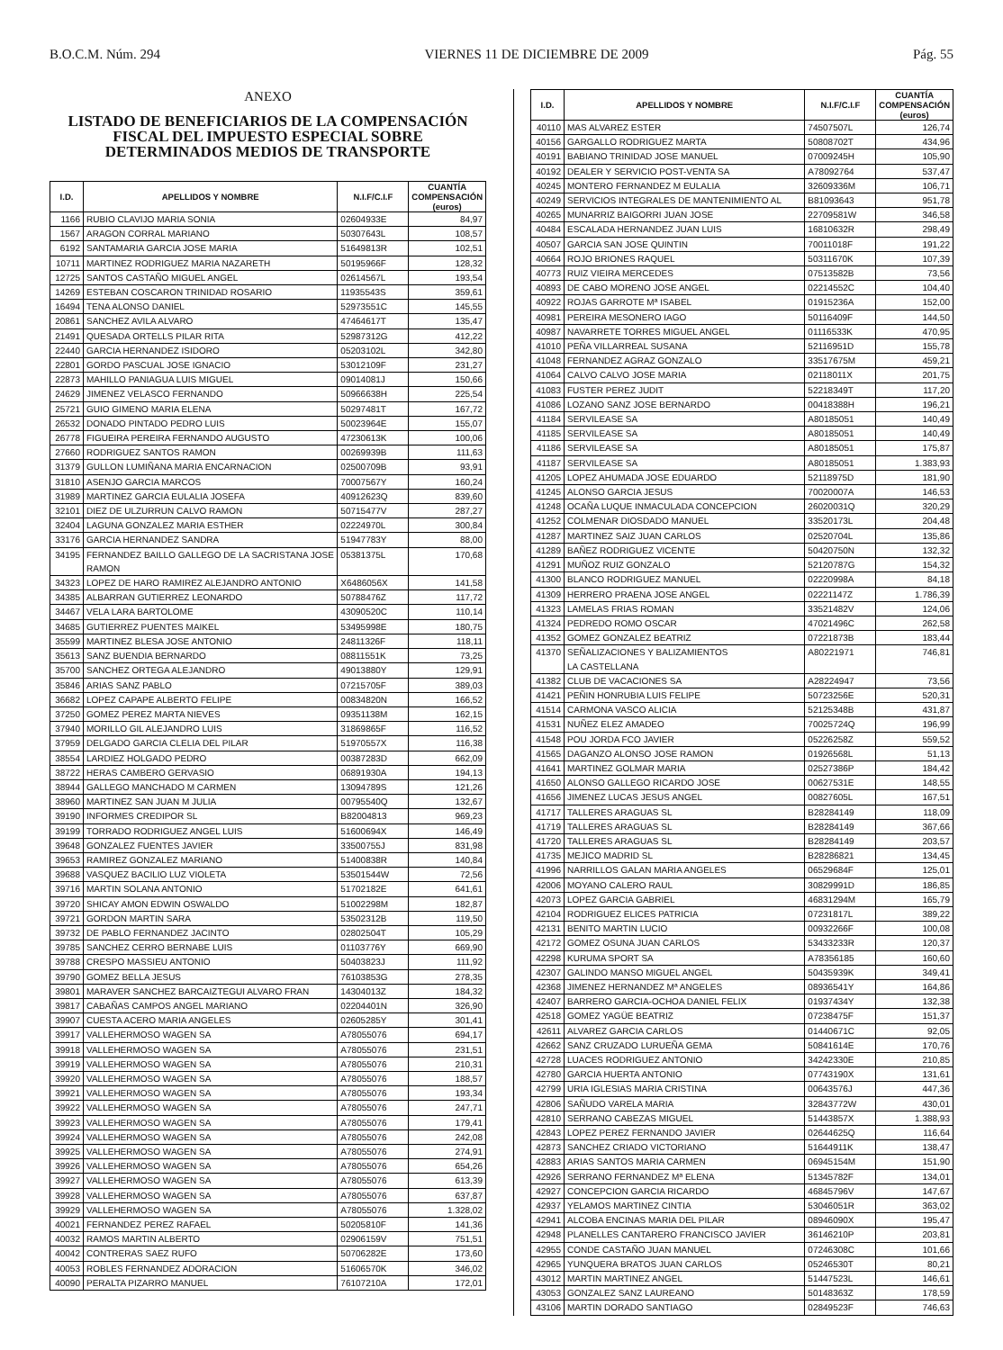B.O.C.M. Núm. 294 VIERNES 11 DE DICIEMBRE DE 2009 Pág. 55
ANEXO
LISTADO DE BENEFICIARIOS DE LA COMPENSACIÓN FISCAL DEL IMPUESTO ESPECIAL SOBRE DETERMINADOS MEDIOS DE TRANSPORTE
| I.D. | APELLIDOS Y NOMBRE | N.I.F/C.I.F | CUANTÍA COMPENSACIÓN (euros) |
| --- | --- | --- | --- |
| 1166 | RUBIO CLAVIJO MARIA SONIA | 02604933E | 84,97 |
| 1567 | ARAGON CORRAL MARIANO | 50307643L | 108,57 |
| 6192 | SANTAMARIA GARCIA JOSE MARIA | 51649813R | 102,51 |
| 10711 | MARTINEZ RODRIGUEZ MARIA NAZARETH | 50195966F | 128,32 |
| 12725 | SANTOS CASTAÑO MIGUEL ANGEL | 02614567L | 193,54 |
| 14269 | ESTEBAN COSCARON TRINIDAD ROSARIO | 11935543S | 359,61 |
| 16494 | TENA ALONSO DANIEL | 52973551C | 145,55 |
| 20861 | SANCHEZ AVILA ALVARO | 47464617T | 135,47 |
| 21491 | QUESADA ORTELLS PILAR RITA | 52987312G | 412,22 |
| 22440 | GARCIA HERNANDEZ ISIDORO | 05203102L | 342,80 |
| 22801 | GORDO PASCUAL JOSE IGNACIO | 53012109F | 231,27 |
| 22873 | MAHILLO PANIAGUA LUIS MIGUEL | 09014081J | 150,66 |
| 24629 | JIMENEZ VELASCO FERNANDO | 50966638H | 225,54 |
| 25721 | GUIO GIMENO MARIA ELENA | 50297481T | 167,72 |
| 26532 | DONADO PINTADO PEDRO LUIS | 50023964E | 155,07 |
| 26778 | FIGUEIRA PEREIRA FERNANDO AUGUSTO | 47230613K | 100,06 |
| 27660 | RODRIGUEZ SANTOS RAMON | 00269939B | 111,63 |
| 31379 | GULLON LUMIÑANA MARIA ENCARNACION | 02500709B | 93,91 |
| 31810 | ASENJO GARCIA MARCOS | 70007567Y | 160,24 |
| 31989 | MARTINEZ GARCIA EULALIA JOSEFA | 40912623Q | 839,60 |
| 32101 | DIEZ DE ULZURRUN CALVO RAMON | 50715477V | 287,27 |
| 32404 | LAGUNA GONZALEZ MARIA ESTHER | 02224970L | 300,84 |
| 33176 | GARCIA HERNANDEZ SANDRA | 51947783Y | 88,00 |
| 34195 | FERNANDEZ BAILLO GALLEGO DE LA SACRISTANA JOSE RAMON | 05381375L | 170,68 |
| 34323 | LOPEZ DE HARO RAMIREZ ALEJANDRO ANTONIO | X6486056X | 141,58 |
| 34385 | ALBARRAN GUTIERREZ LEONARDO | 50788476Z | 117,72 |
| 34467 | VELA LARA BARTOLOME | 43090520C | 110,14 |
| 34685 | GUTIERREZ PUENTES MAIKEL | 53495998E | 180,75 |
| 35599 | MARTINEZ BLESA JOSE ANTONIO | 24811326F | 118,11 |
| 35613 | SANZ BUENDIA BERNARDO | 08811551K | 73,25 |
| 35700 | SANCHEZ ORTEGA ALEJANDRO | 49013880Y | 129,91 |
| 35846 | ARIAS SANZ PABLO | 07215705F | 389,03 |
| 36682 | LOPEZ CAPAPE ALBERTO FELIPE | 00834820N | 166,52 |
| 37250 | GOMEZ PEREZ MARTA NIEVES | 09351138M | 162,15 |
| 37940 | MORILLO GIL ALEJANDRO LUIS | 31869865F | 116,52 |
| 37959 | DELGADO GARCIA CLELIA DEL PILAR | 51970557X | 116,38 |
| 38554 | LARDIEZ HOLGADO PEDRO | 00387283D | 662,09 |
| 38722 | HERAS CAMBERO GERVASIO | 06891930A | 194,13 |
| 38944 | GALLEGO MANCHADO M CARMEN | 13094789S | 121,26 |
| 38960 | MARTINEZ SAN JUAN M JULIA | 00795540Q | 132,67 |
| 39190 | INFORMES CREDIPOR SL | B82004813 | 969,23 |
| 39199 | TORRADO RODRIGUEZ ANGEL LUIS | 51600694X | 146,49 |
| 39648 | GONZALEZ FUENTES JAVIER | 33500755J | 831,98 |
| 39653 | RAMIREZ GONZALEZ MARIANO | 51400838R | 140,84 |
| 39688 | VASQUEZ BACILIO LUZ VIOLETA | 53501544W | 72,56 |
| 39716 | MARTIN SOLANA ANTONIO | 51702182E | 641,61 |
| 39720 | SHICAY AMON EDWIN OSWALDO | 51002298M | 182,87 |
| 39721 | GORDON MARTIN SARA | 53502312B | 119,50 |
| 39732 | DE PABLO FERNANDEZ JACINTO | 02802504T | 105,29 |
| 39785 | SANCHEZ CERRO BERNABE LUIS | 01103776Y | 669,90 |
| 39788 | CRESPO MASSIEU ANTONIO | 50403823J | 111,92 |
| 39790 | GOMEZ BELLA JESUS | 76103853G | 278,35 |
| 39801 | MARAVER SANCHEZ BARCAIZTEGUI ALVARO FRAN | 14304013Z | 184,32 |
| 39817 | CABAÑAS CAMPOS ANGEL MARIANO | 02204401N | 326,90 |
| 39907 | CUESTA ACERO MARIA ANGELES | 02605285Y | 301,41 |
| 39917 | VALLEHERMOSO WAGEN SA | A78055076 | 694,17 |
| 39918 | VALLEHERMOSO WAGEN SA | A78055076 | 231,51 |
| 39919 | VALLEHERMOSO WAGEN SA | A78055076 | 210,31 |
| 39920 | VALLEHERMOSO WAGEN SA | A78055076 | 188,57 |
| 39921 | VALLEHERMOSO WAGEN SA | A78055076 | 193,34 |
| 39922 | VALLEHERMOSO WAGEN SA | A78055076 | 247,71 |
| 39923 | VALLEHERMOSO WAGEN SA | A78055076 | 179,41 |
| 39924 | VALLEHERMOSO WAGEN SA | A78055076 | 242,08 |
| 39925 | VALLEHERMOSO WAGEN SA | A78055076 | 274,91 |
| 39926 | VALLEHERMOSO WAGEN SA | A78055076 | 654,26 |
| 39927 | VALLEHERMOSO WAGEN SA | A78055076 | 613,39 |
| 39928 | VALLEHERMOSO WAGEN SA | A78055076 | 637,87 |
| 39929 | VALLEHERMOSO WAGEN SA | A78055076 | 1.328,02 |
| 40021 | FERNANDEZ PEREZ RAFAEL | 50205810F | 141,36 |
| 40032 | RAMOS MARTIN ALBERTO | 02906159V | 751,51 |
| 40042 | CONTRERAS SAEZ RUFO | 50706282E | 173,60 |
| 40053 | ROBLES FERNANDEZ ADORACION | 51606570K | 346,02 |
| 40090 | PERALTA PIZARRO MANUEL | 76107210A | 172,01 |
| I.D. | APELLIDOS Y NOMBRE | N.I.F/C.I.F | CUANTÍA COMPENSACIÓN (euros) |
| --- | --- | --- | --- |
| 40110 | MAS ALVAREZ ESTER | 74507507L | 126,74 |
| 40156 | GARGALLO RODRIGUEZ MARTA | 50808702T | 434,96 |
| 40191 | BABIANO TRINIDAD JOSE MANUEL | 07009245H | 105,90 |
| 40192 | DEALER Y SERVICIO POST-VENTA SA | A78092764 | 537,47 |
| 40245 | MONTERO FERNANDEZ M EULALIA | 32609336M | 106,71 |
| 40249 | SERVICIOS INTEGRALES DE MANTENIMIENTO AL | B81093643 | 951,78 |
| 40265 | MUNARRIZ BAIGORRI JUAN JOSE | 22709581W | 346,58 |
| 40484 | ESCALADA HERNANDEZ JUAN LUIS | 16810632R | 298,49 |
| 40507 | GARCIA SAN JOSE QUINTIN | 70011018F | 191,22 |
| 40664 | ROJO BRIONES RAQUEL | 50311670K | 107,39 |
| 40773 | RUIZ VIEIRA MERCEDES | 07513582B | 73,56 |
| 40893 | DE CABO MORENO JOSE ANGEL | 02214552C | 104,40 |
| 40922 | ROJAS GARROTE Mª ISABEL | 01915236A | 152,00 |
| 40981 | PEREIRA MESONERO IAGO | 50116409F | 144,50 |
| 40987 | NAVARRETE TORRES MIGUEL ANGEL | 01116533K | 470,95 |
| 41010 | PEÑA VILLARREAL SUSANA | 52116951D | 155,78 |
| 41048 | FERNANDEZ AGRAZ GONZALO | 33517675M | 459,21 |
| 41064 | CALVO CALVO JOSE MARIA | 02118011X | 201,75 |
| 41083 | FUSTER PEREZ JUDIT | 52218349T | 117,20 |
| 41086 | LOZANO SANZ JOSE BERNARDO | 00418388H | 196,21 |
| 41184 | SERVILEASE SA | A80185051 | 140,49 |
| 41185 | SERVILEASE SA | A80185051 | 140,49 |
| 41186 | SERVILEASE SA | A80185051 | 175,87 |
| 41187 | SERVILEASE SA | A80185051 | 1.383,93 |
| 41205 | LOPEZ AHUMADA JOSE EDUARDO | 52118975D | 181,90 |
| 41245 | ALONSO GARCIA JESUS | 70020007A | 146,53 |
| 41248 | OCAÑA LUQUE INMACULADA CONCEPCION | 26020031Q | 320,29 |
| 41252 | COLMENAR DIOSDADO MANUEL | 33520173L | 204,48 |
| 41287 | MARTINEZ SAIZ JUAN CARLOS | 02520704L | 135,86 |
| 41289 | BAÑEZ RODRIGUEZ VICENTE | 50420750N | 132,32 |
| 41291 | MUÑOZ RUIZ GONZALO | 52120787G | 154,32 |
| 41300 | BLANCO RODRIGUEZ MANUEL | 02220998A | 84,18 |
| 41309 | HERRERO PRAENA JOSE ANGEL | 02221147Z | 1.786,39 |
| 41323 | LAMELAS FRIAS ROMAN | 33521482V | 124,06 |
| 41324 | PEDREDO ROMO OSCAR | 47021496C | 262,58 |
| 41352 | GOMEZ GONZALEZ BEATRIZ | 07221873B | 183,44 |
| 41370 | SEÑALIZACIONES Y BALIZAMIENTOS LA CASTELLANA | A80221971 | 746,81 |
| 41382 | CLUB DE VACACIONES SA | A28224947 | 73,56 |
| 41421 | PEÑIN HONRUBIA LUIS FELIPE | 50723256E | 520,31 |
| 41514 | CARMONA VASCO ALICIA | 52125348B | 431,87 |
| 41531 | NUÑEZ ELEZ AMADEO | 70025724Q | 196,99 |
| 41548 | POU JORDA FCO JAVIER | 05226258Z | 559,52 |
| 41565 | DAGANZO ALONSO JOSE RAMON | 01926568L | 51,13 |
| 41641 | MARTINEZ GOLMAR MARIA | 02527386P | 184,42 |
| 41650 | ALONSO GALLEGO RICARDO JOSE | 00627531E | 148,55 |
| 41656 | JIMENEZ LUCAS JESUS ANGEL | 00827605L | 167,51 |
| 41717 | TALLERES ARAGUAS SL | B28284149 | 118,09 |
| 41719 | TALLERES ARAGUAS SL | B28284149 | 367,66 |
| 41720 | TALLERES ARAGUAS SL | B28284149 | 203,57 |
| 41735 | MEJICO MADRID SL | B28286821 | 134,45 |
| 41996 | NARRILLOS GALAN MARIA ANGELES | 06529684F | 125,01 |
| 42006 | MOYANO CALERO RAUL | 30829991D | 186,85 |
| 42073 | LOPEZ GARCIA GABRIEL | 46831294M | 165,79 |
| 42104 | RODRIGUEZ ELICES PATRICIA | 07231817L | 389,22 |
| 42131 | BENITO MARTIN LUCIO | 00932266F | 100,08 |
| 42172 | GOMEZ OSUNA JUAN CARLOS | 53433233R | 120,37 |
| 42298 | KURUMA SPORT SA | A78356185 | 160,60 |
| 42307 | GALINDO MANSO MIGUEL ANGEL | 50435939K | 349,41 |
| 42368 | JIMENEZ HERNANDEZ Mª ANGELES | 08936541Y | 164,86 |
| 42407 | BARRERO GARCIA-OCHOA DANIEL FELIX | 01937434Y | 132,38 |
| 42518 | GOMEZ YAGÜE BEATRIZ | 07238475F | 151,37 |
| 42611 | ALVAREZ GARCIA CARLOS | 01440671C | 92,05 |
| 42662 | SANZ CRUZADO LURUEÑA GEMA | 50841614E | 170,76 |
| 42728 | LUACES RODRIGUEZ ANTONIO | 34242330E | 210,85 |
| 42780 | GARCIA HUERTA ANTONIO | 07743190X | 131,61 |
| 42799 | URIA IGLESIAS MARIA CRISTINA | 00643576J | 447,36 |
| 42806 | SAÑUDO VARELA MARIA | 32843772W | 430,01 |
| 42810 | SERRANO CABEZAS MIGUEL | 51443857X | 1.388,93 |
| 42843 | LOPEZ PEREZ FERNANDO JAVIER | 02644625Q | 116,64 |
| 42873 | SANCHEZ CRIADO VICTORIANO | 51644911K | 138,47 |
| 42883 | ARIAS SANTOS MARIA CARMEN | 06945154M | 151,90 |
| 42926 | SERRANO FERNANDEZ Mª ELENA | 51345782F | 134,01 |
| 42927 | CONCEPCION GARCIA RICARDO | 46845796V | 147,67 |
| 42937 | YELAMOS MARTINEZ CINTIA | 53046051R | 363,02 |
| 42941 | ALCOBA ENCINAS MARIA DEL PILAR | 08946090X | 195,47 |
| 42948 | PLANELLES CANTARERO FRANCISCO JAVIER | 36146210P | 203,81 |
| 42955 | CONDE CASTAÑO JUAN MANUEL | 07246308C | 101,66 |
| 42965 | YUNQUERA BRATOS JUAN CARLOS | 05246530T | 80,21 |
| 43012 | MARTIN MARTINEZ ANGEL | 51447523L | 146,61 |
| 43053 | GONZALEZ SANZ LAUREANO | 50148363Z | 178,59 |
| 43106 | MARTIN DORADO SANTIAGO | 02849523F | 746,63 |